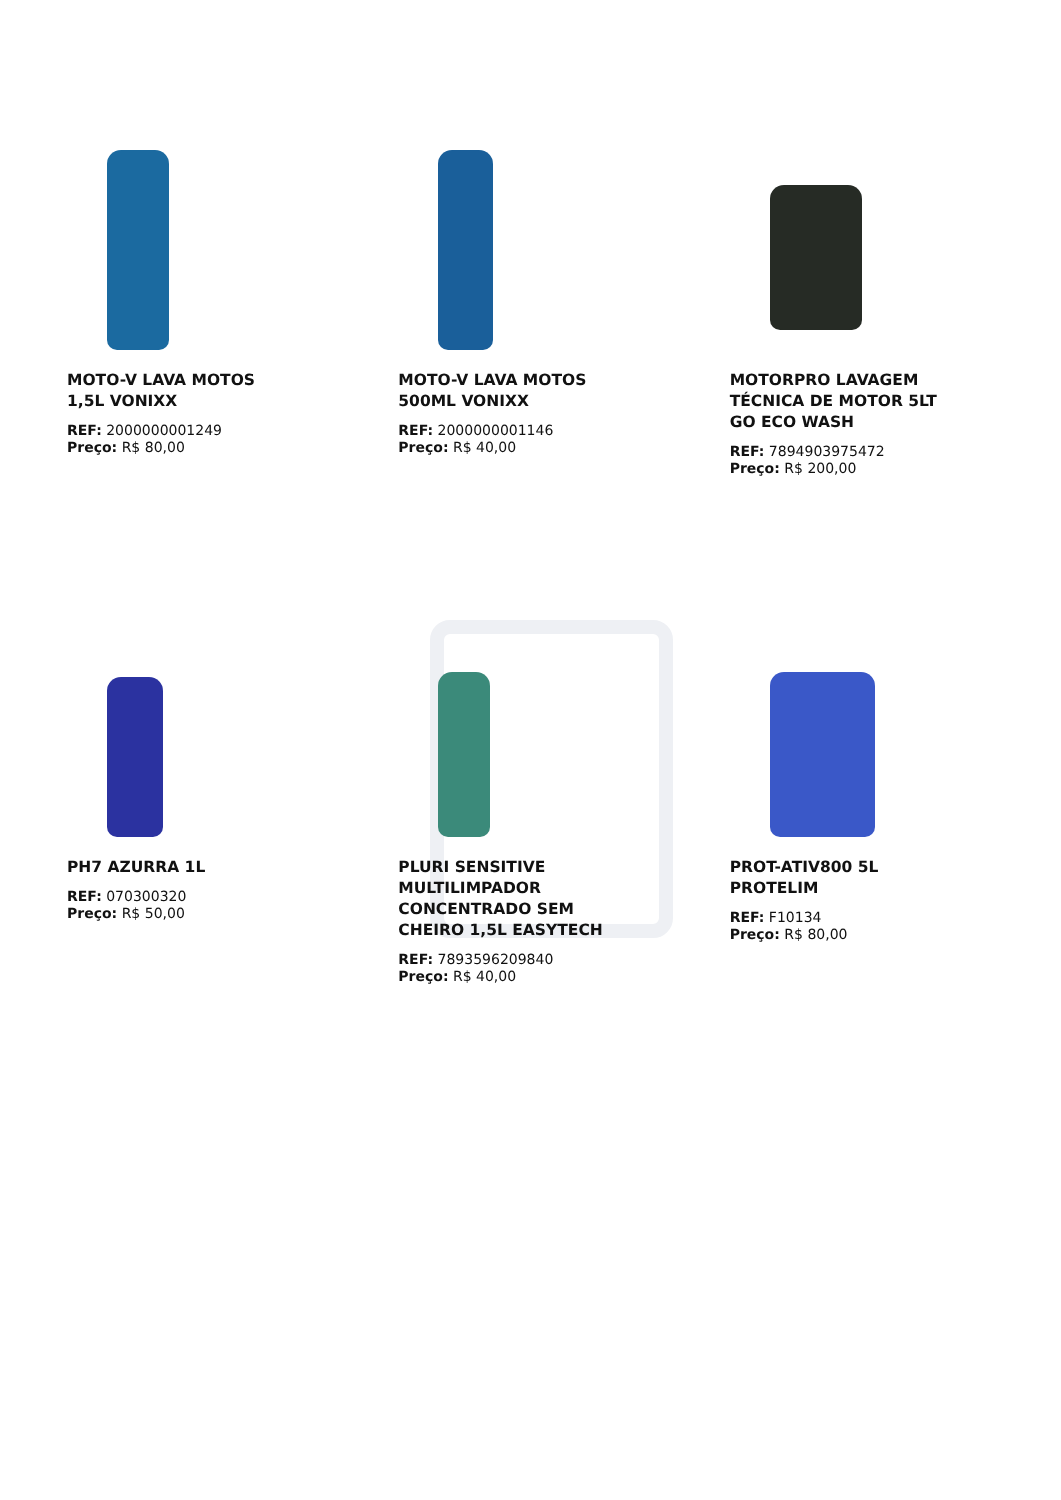MOTO-V LAVA MOTOS 1,5L VONIXX
REF: 2000000001249
Preço: R$ 80,00
MOTO-V LAVA MOTOS 500ML VONIXX
REF: 2000000001146
Preço: R$ 40,00
MOTORPRO LAVAGEM TÉCNICA DE MOTOR 5LT GO ECO WASH
REF: 7894903975472
Preço: R$ 200,00
PH7 AZURRA 1L
REF: 070300320
Preço: R$ 50,00
PLURI SENSITIVE MULTILIMPADOR CONCENTRADO SEM CHEIRO 1,5L EASYTECH
REF: 7893596209840
Preço: R$ 40,00
PROT-ATIV800 5L PROTELIM
REF: F10134
Preço: R$ 80,00